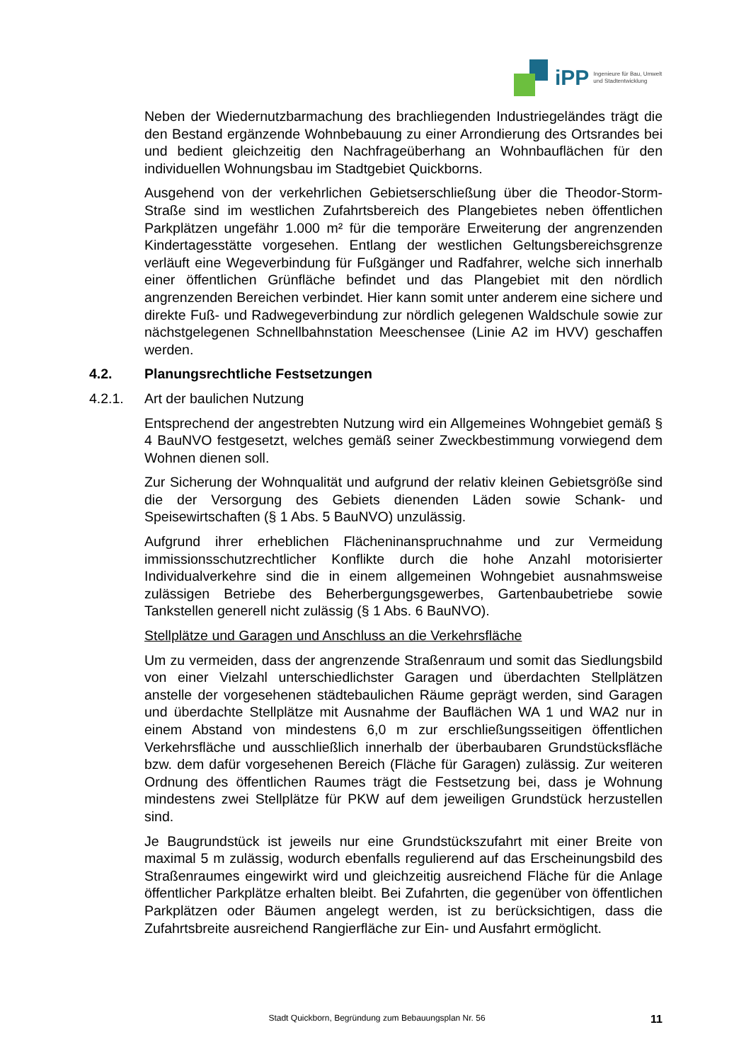iPP
Ingenieure für Bau, Umwelt
und Stadtentwicklung
Neben der Wiedernutzbarmachung des brachliegenden Industriegeländes trägt die den Bestand ergänzende Wohnbebauung zu einer Arrondierung des Ortsrandes bei und bedient gleichzeitig den Nachfrageüberhang an Wohnbauflächen für den individuellen Wohnungsbau im Stadtgebiet Quickborns.
Ausgehend von der verkehrlichen Gebietserschließung über die Theodor-Storm-Straße sind im westlichen Zufahrtsbereich des Plangebietes neben öffentlichen Parkplätzen ungefähr 1.000 m² für die temporäre Erweiterung der angrenzenden Kindertagesstätte vorgesehen. Entlang der westlichen Geltungsbereichsgrenze verläuft eine Wegeverbindung für Fußgänger und Radfahrer, welche sich innerhalb einer öffentlichen Grünfläche befindet und das Plangebiet mit den nördlich angrenzenden Bereichen verbindet. Hier kann somit unter anderem eine sichere und direkte Fuß- und Radwegeverbindung zur nördlich gelegenen Waldschule sowie zur nächstgelegenen Schnellbahnstation Meeschensee (Linie A2 im HVV) geschaffen werden.
4.2. Planungsrechtliche Festsetzungen
4.2.1. Art der baulichen Nutzung
Entsprechend der angestrebten Nutzung wird ein Allgemeines Wohngebiet gemäß § 4 BauNVO festgesetzt, welches gemäß seiner Zweckbestimmung vorwiegend dem Wohnen dienen soll.
Zur Sicherung der Wohnqualität und aufgrund der relativ kleinen Gebietsgröße sind die der Versorgung des Gebiets dienenden Läden sowie Schank- und Speisewirtschaften (§ 1 Abs. 5 BauNVO) unzulässig.
Aufgrund ihrer erheblichen Flächeninanspruchnahme und zur Vermeidung immissionsschutzrechtlicher Konflikte durch die hohe Anzahl motorisierter Individualverkehre sind die in einem allgemeinen Wohngebiet ausnahmsweise zulässigen Betriebe des Beherbergungsgewerbes, Gartenbaubetriebe sowie Tankstellen generell nicht zulässig (§ 1 Abs. 6 BauNVO).
Stellplätze und Garagen und Anschluss an die Verkehrsfläche
Um zu vermeiden, dass der angrenzende Straßenraum und somit das Siedlungsbild von einer Vielzahl unterschiedlichster Garagen und überdachten Stellplätzen anstelle der vorgesehenen städtebaulichen Räume geprägt werden, sind Garagen und überdachte Stellplätze mit Ausnahme der Bauflächen WA 1 und WA2 nur in einem Abstand von mindestens 6,0 m zur erschließungsseitigen öffentlichen Verkehrsfläche und ausschließlich innerhalb der überbaubaren Grundstücksfläche bzw. dem dafür vorgesehenen Bereich (Fläche für Garagen) zulässig. Zur weiteren Ordnung des öffentlichen Raumes trägt die Festsetzung bei, dass je Wohnung mindestens zwei Stellplätze für PKW auf dem jeweiligen Grundstück herzustellen sind.
Je Baugrundstück ist jeweils nur eine Grundstückszufahrt mit einer Breite von maximal 5 m zulässig, wodurch ebenfalls regulierend auf das Erscheinungsbild des Straßenraumes eingewirkt wird und gleichzeitig ausreichend Fläche für die Anlage öffentlicher Parkplätze erhalten bleibt. Bei Zufahrten, die gegenüber von öffentlichen Parkplätzen oder Bäumen angelegt werden, ist zu berücksichtigen, dass die Zufahrtsbreite ausreichend Rangierfläche zur Ein- und Ausfahrt ermöglicht.
Stadt Quickborn, Begründung zum Bebauungsplan Nr. 56 11